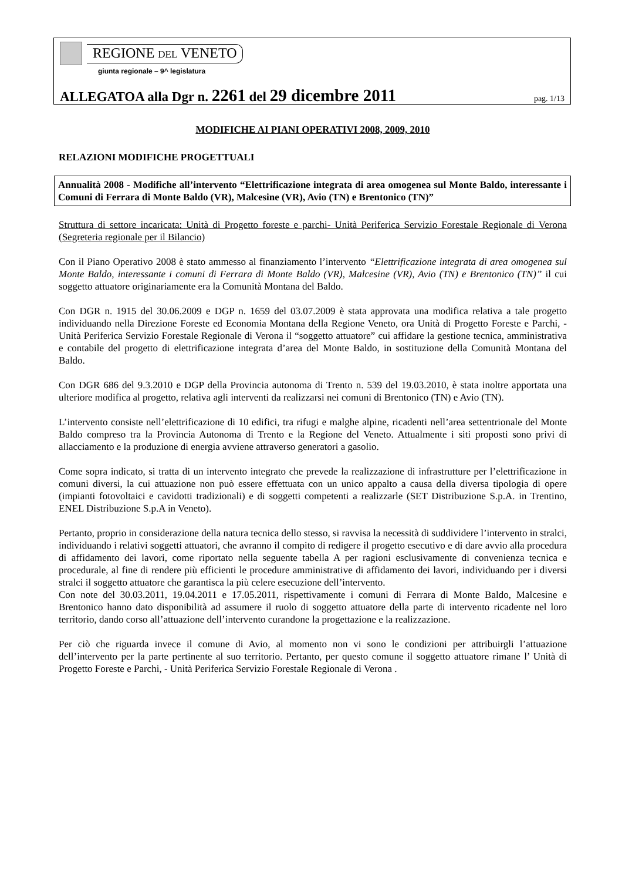REGIONE DEL VENETO
giunta regionale – 9^ legislatura
ALLEGATOA alla Dgr n. 2261 del 29 dicembre 2011 pag. 1/13
MODIFICHE AI PIANI OPERATIVI 2008, 2009, 2010
RELAZIONI MODIFICHE PROGETTUALI
Annualità 2008 - Modifiche all’intervento “Elettrificazione integrata di area omogenea sul Monte Baldo, interessante i Comuni di Ferrara di Monte Baldo (VR), Malcesine (VR), Avio (TN) e Brentonico (TN)”
Struttura di settore incaricata: Unità di Progetto foreste e parchi- Unità Periferica Servizio Forestale Regionale di Verona (Segreteria regionale per il Bilancio)
Con il Piano Operativo 2008 è stato ammesso al finanziamento l’intervento “Elettrificazione integrata di area omogenea sul Monte Baldo, interessante i comuni di Ferrara di Monte Baldo (VR), Malcesine (VR), Avio (TN) e Brentonico (TN)” il cui soggetto attuatore originariamente era la Comunità Montana del Baldo.
Con DGR n. 1915 del 30.06.2009 e DGP n. 1659 del 03.07.2009 è stata approvata una modifica relativa a tale progetto individuando nella Direzione Foreste ed Economia Montana della Regione Veneto, ora Unità di Progetto Foreste e Parchi, - Unità Periferica Servizio Forestale Regionale di Verona il “soggetto attuatore” cui affidare la gestione tecnica, amministrativa e contabile del progetto di elettrificazione integrata d’area del Monte Baldo, in sostituzione della Comunità Montana del Baldo.
Con DGR 686 del 9.3.2010 e DGP della Provincia autonoma di Trento n. 539 del 19.03.2010, è stata inoltre apportata una ulteriore modifica al progetto, relativa agli interventi da realizzarsi nei comuni di Brentonico (TN) e Avio (TN).
L’intervento consiste nell’elettrificazione di 10 edifici, tra rifugi e malghe alpine, ricadenti nell’area settentrionale del Monte Baldo compreso tra la Provincia Autonoma di Trento e la Regione del Veneto. Attualmente i siti proposti sono privi di allacciamento e la produzione di energia avviene attraverso generatori a gasolio.
Come sopra indicato, si tratta di un intervento integrato che prevede la realizzazione di infrastrutture per l’elettrificazione in comuni diversi, la cui attuazione non può essere effettuata con un unico appalto a causa della diversa tipologia di opere (impianti fotovoltaici e cavidotti tradizionali) e di soggetti competenti a realizzarle (SET Distribuzione S.p.A. in Trentino, ENEL Distribuzione S.p.A in Veneto).
Pertanto, proprio in considerazione della natura tecnica dello stesso, si ravvisa la necessità di suddividere l’intervento in stralci, individuando i relativi soggetti attuatori, che avranno il compito di redigere il progetto esecutivo e di dare avvio alla procedura di affidamento dei lavori, come riportato nella seguente tabella A per ragioni esclusivamente di convenienza tecnica e procedurale, al fine di rendere più efficienti le procedure amministrative di affidamento dei lavori, individuando per i diversi stralci il soggetto attuatore che garantisca la più celere esecuzione dell’intervento.
Con note del 30.03.2011, 19.04.2011 e 17.05.2011, rispettivamente i comuni di Ferrara di Monte Baldo, Malcesine e Brentonico hanno dato disponibilità ad assumere il ruolo di soggetto attuatore della parte di intervento ricadente nel loro territorio, dando corso all’attuazione dell’intervento curandone la progettazione e la realizzazione.
Per ciò che riguarda invece il comune di Avio, al momento non vi sono le condizioni per attribuirgli l’attuazione dell’intervento per la parte pertinente al suo territorio. Pertanto, per questo comune il soggetto attuatore rimane l’ Unità di Progetto Foreste e Parchi, - Unità Periferica Servizio Forestale Regionale di Verona .